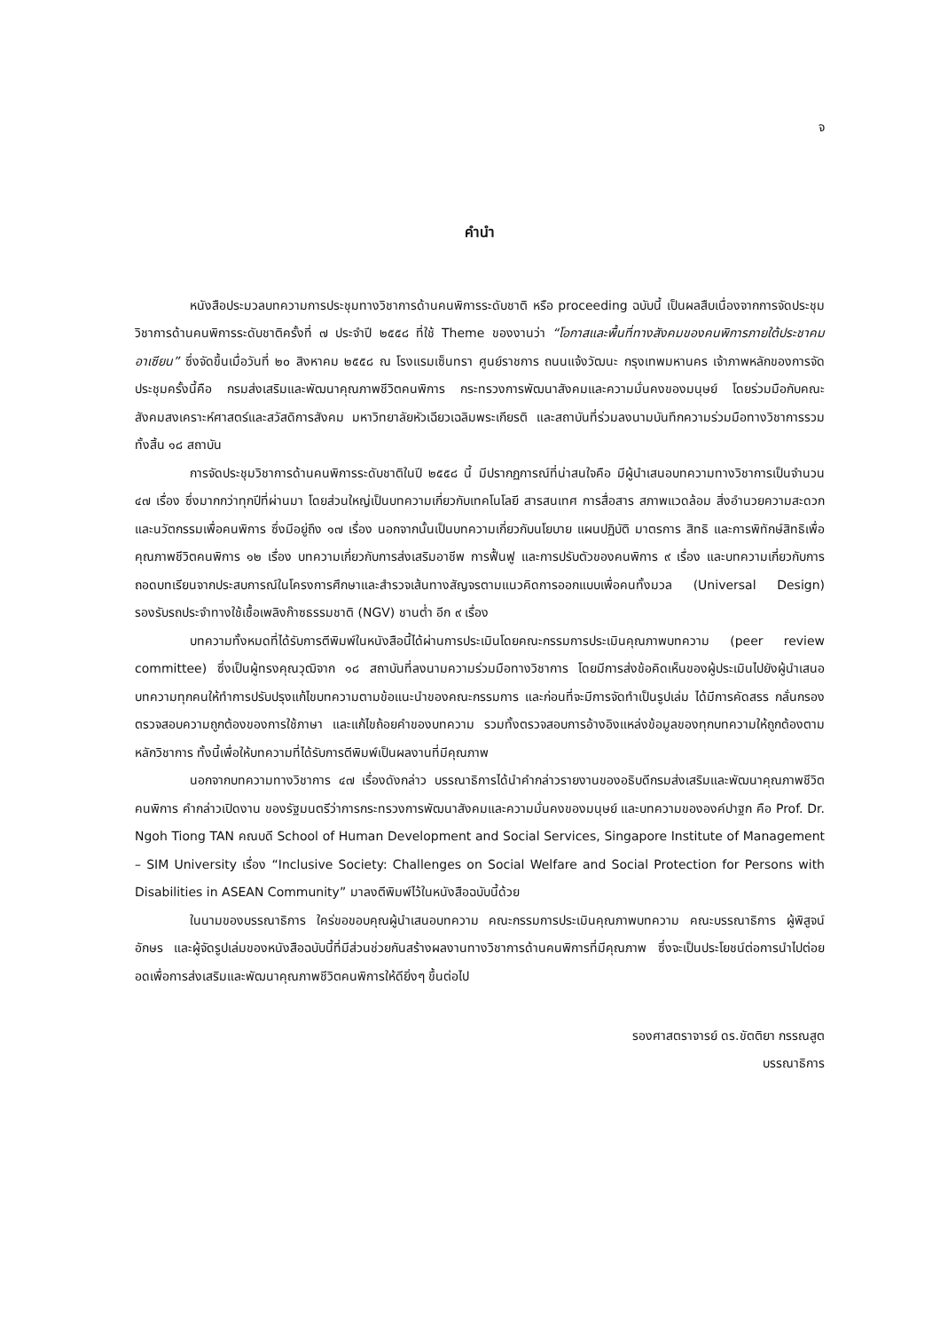จ
คำนำ
หนังสือประมวลบทความการประชุมทางวิชาการด้านคนพิการระดับชาติ หรือ proceeding ฉบับนี้ เป็นผลสืบเนื่องจากการจัดประชุมวิชาการด้านคนพิการระดับชาติครั้งที่ ๗ ประจำปี ๒๕๕๘ ที่ใช้ Theme ของงานว่า “โอกาสและพื้นที่ทางสังคมของคนพิการภายใต้ประชาคมอาเซียน” ซึ่งจัดขึ้นเมื่อวันที่ ๒๐ สิงหาคม ๒๕๕๘ ณ โรงแรมเซ็นทรา ศูนย์ราชการ ถนนแจ้งวัฒนะ กรุงเทพมหานคร เจ้าภาพหลักของการจัดประชุมครั้งนี้คือ กรมส่งเสริมและพัฒนาคุณภาพชีวิตคนพิการ กระทรวงการพัฒนาสังคมและความมั่นคงของมนุษย์ โดยร่วมมือกับคณะสังคมสงเคราะห์ศาสตร์และสวัสดิการสังคม มหาวิทยาลัยหัวเฉียวเฉลิมพระเกียรติ และสถาบันที่ร่วมลงนามบันทึกความร่วมมือทางวิชาการรวมทั้งสิ้น ๑๘ สถาบัน
การจัดประชุมวิชาการด้านคนพิการระดับชาติในปี ๒๕๕๘ นี้ มีปรากฏการณ์ที่น่าสนใจคือ มีผู้นำเสนอบทความทางวิชาการเป็นจำนวน ๔๗ เรื่อง ซึ่งมากกว่าทุกปีที่ผ่านมา โดยส่วนใหญ่เป็นบทความเกี่ยวกับเทคโนโลยี สารสนเทศ การสื่อสาร สภาพแวดล้อม สิ่งอำนวยความสะดวกและนวัตกรรมเพื่อคนพิการ ซึ่งมีอยู่ถึง ๑๗ เรื่อง นอกจากนั้นเป็นบทความเกี่ยวกับนโยบาย แผนปฏิบัติ มาตรการ สิทธิ และการพิทักษ์สิทธิเพื่อคุณภาพชีวิตคนพิการ ๑๒ เรื่อง บทความเกี่ยวกับการส่งเสริมอาชีพ การฟื้นฟู และการปรับตัวของคนพิการ ๙ เรื่อง และบทความเกี่ยวกับการถอดบทเรียนจากประสบการณ์ในโครงการศึกษาและสำรวจเส้นทางสัญจรตามแนวคิดการออกแบบเพื่อคนทั้งมวล (Universal Design) รองรับรถประจำทางใช้เชื้อเพลิงก๊าซธรรมชาติ (NGV) ชานต่ำ อีก ๙ เรื่อง
บทความทั้งหมดที่ได้รับการตีพิมพ์ในหนังสือนี้ได้ผ่านการประเมินโดยคณะกรรมการประเมินคุณภาพบทความ (peer review committee) ซึ่งเป็นผู้ทรงคุณวุฒิจาก ๑๘ สถาบันที่ลงนามความร่วมมือทางวิชาการ โดยมีการส่งข้อคิดเห็นของผู้ประเมินไปยังผู้นำเสนอบทความทุกคนให้ทำการปรับปรุงแก้ไขบทความตามข้อแนะนำของคณะกรรมการ และก่อนที่จะมีการจัดทำเป็นรูปเล่ม ได้มีการคัดสรร กลั่นกรอง ตรวจสอบความถูกต้องของการใช้ภาษา และแก้ไขถ้อยคำของบทความ รวมทั้งตรวจสอบการอ้างอิงแหล่งข้อมูลของทุกบทความให้ถูกต้องตามหลักวิชาการ ทั้งนี้เพื่อให้บทความที่ได้รับการตีพิมพ์เป็นผลงานที่มีคุณภาพ
นอกจากบทความทางวิชาการ ๔๗ เรื่องดังกล่าว บรรณาธิการได้นำคำกล่าวรายงานของอธิบดีกรมส่งเสริมและพัฒนาคุณภาพชีวิตคนพิการ คำกล่าวเปิดงาน ของรัฐมนตรีว่าการกระทรวงการพัฒนาสังคมและความมั่นคงของมนุษย์ และบทความขององค์ปาฐก คือ Prof. Dr. Ngoh Tiong TAN คณบดี School of Human Development and Social Services, Singapore Institute of Management – SIM University เรื่อง “Inclusive Society: Challenges on Social Welfare and Social Protection for Persons with Disabilities in ASEAN Community” มาลงตีพิมพ์ไว้ในหนังสือฉบับนี้ด้วย
ในนามของบรรณาธิการ ใคร่ขอขอบคุณผู้นำเสนอบทความ คณะกรรมการประเมินคุณภาพบทความ คณะบรรณาธิการ ผู้พิสูจน์อักษร และผู้จัดรูปเล่มของหนังสือฉบับนี้ที่มีส่วนช่วยกันสร้างผลงานทางวิชาการด้านคนพิการที่มีคุณภาพ ซึ่งจะเป็นประโยชน์ต่อการนำไปต่อยอดเพื่อการส่งเสริมและพัฒนาคุณภาพชีวิตคนพิการให้ดียิ่งๆ ขึ้นต่อไป
รองศาสตราจารย์ ดร.ขัตติยา กรรณสูต
บรรณาธิการ